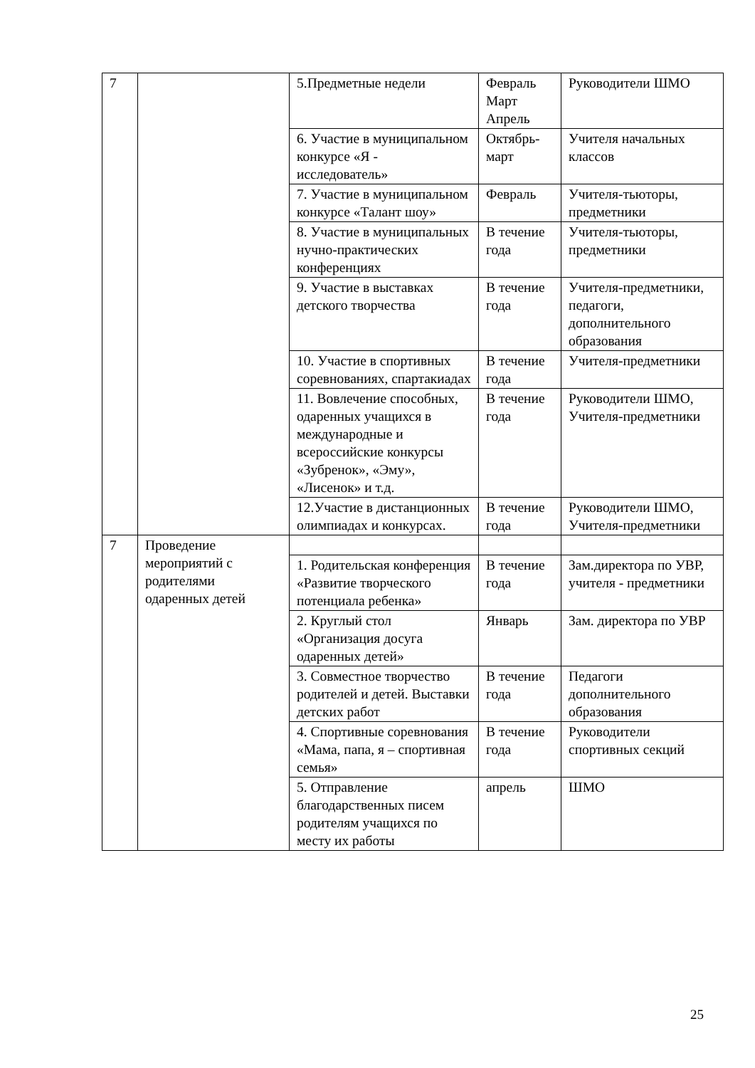| 7 | | 5.Предметные недели | Февраль Март Апрель | Руководители ШМО |
| | | 6. Участие в муниципальном конкурсе «Я - исследователь» | Октябрь-март | Учителя начальных классов |
| | | 7. Участие в муниципальном конкурсе «Талант шоу» | Февраль | Учителя-тьюторы, предметники |
| | | 8. Участие в муниципальных нучно-практических конференциях | В течение года | Учителя-тьюторы, предметники |
| | | 9. Участие в выставках детского творчества | В течение года | Учителя-предметники, педагоги, дополнительного образования |
| | | 10. Участие в спортивных соревнованиях, спартакиадах | В течение года | Учителя-предметники |
| | | 11. Вовлечение способных, одаренных учащихся в международные и всероссийские конкурсы «Зубренок», «Эму», «Лисенок» и т.д. | В течение года | Руководители ШМО, Учителя-предметники |
| | | 12.Участие в дистанционных олимпиадах и конкурсах. | В течение года | Руководители ШМО, Учителя-предметники |
| 7 | Проведение мероприятий с родителями одаренных детей | | | |
| | | 1. Родительская конференция «Развитие творческого потенциала ребенка» | В течение года | Зам.директора по УВР, учителя - предметники |
| | | 2. Круглый стол «Организация досуга одаренных детей» | Январь | Зам. директора по УВР |
| | | 3. Совместное творчество родителей и детей. Выставки детских работ | В течение года | Педагоги дополнительного образования |
| | | 4. Спортивные соревнования «Мама, папа, я – спортивная семья» | В течение года | Руководители спортивных секций |
| | | 5. Отправление благодарственных писем родителям учащихся по месту их работы | апрель | ШМО |
25